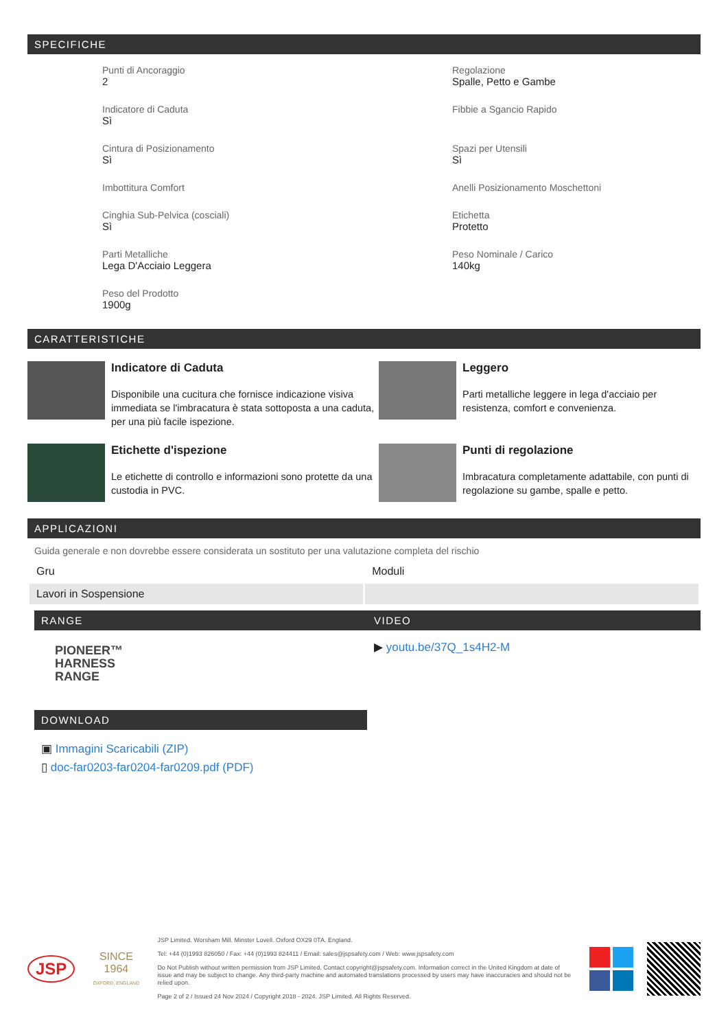SPECIFICHE
Punti di Ancoraggio
2
Regolazione
Spalle, Petto e Gambe
Indicatore di Caduta
Sì
Fibbie a Sgancio Rapido
Cintura di Posizionamento
Sì
Spazi per Utensili
Sì
Imbottitura Comfort
Anelli Posizionamento Moschettoni
Cinghia Sub-Pelvica (cosciali)
Sì
Etichetta
Protetto
Parti Metalliche
Lega D'Acciaio Leggera
Peso Nominale / Carico
140kg
Peso del Prodotto
1900g
CARATTERISTICHE
Indicatore di Caduta
Disponibile una cucitura che fornisce indicazione visiva immediata se l'imbracatura è stata sottoposta a una caduta, per una più facile ispezione.
Leggero
Parti metalliche leggere in lega d'acciaio per resistenza, comfort e convenienza.
Etichette d'ispezione
Le etichette di controllo e informazioni sono protette da una custodia in PVC.
Punti di regolazione
Imbracatura completamente adattabile, con punti di regolazione su gambe, spalle e petto.
APPLICAZIONI
Guida generale e non dovrebbe essere considerata un sostituto per una valutazione completa del rischio
| Gru | Moduli |
| Lavori in Sospensione | |
RANGE
PIONEER™
HARNESS
RANGE
DOWNLOAD
▣ Immagini Scaricabili (ZIP)
▯ doc-far0203-far0204-far0209.pdf (PDF)
VIDEO
▶ youtu.be/37Q_1s4H2-M
JSP
SINCE
1964
OXFORD, ENGLAND
JSP Limited. Worsham Mill. Minster Lovell. Oxford OX29 0TA. England.
Tel: +44 (0)1993 826050 / Fax: +44 (0)1993 824411 / Email: sales@jspsafety.com / Web: www.jspsafety.com
Do Not Publish without written permission from JSP Limited. Contact copyright@jspsafety.com. Information correct in the United Kingdom at date of issue and may be subject to change. Any third-party machine and automated translations processed by users may have inaccuracies and should not be relied upon.
Page 2 of 2 / Issued 24 Nov 2024 / Copyright 2018 - 2024. JSP Limited. All Rights Reserved.